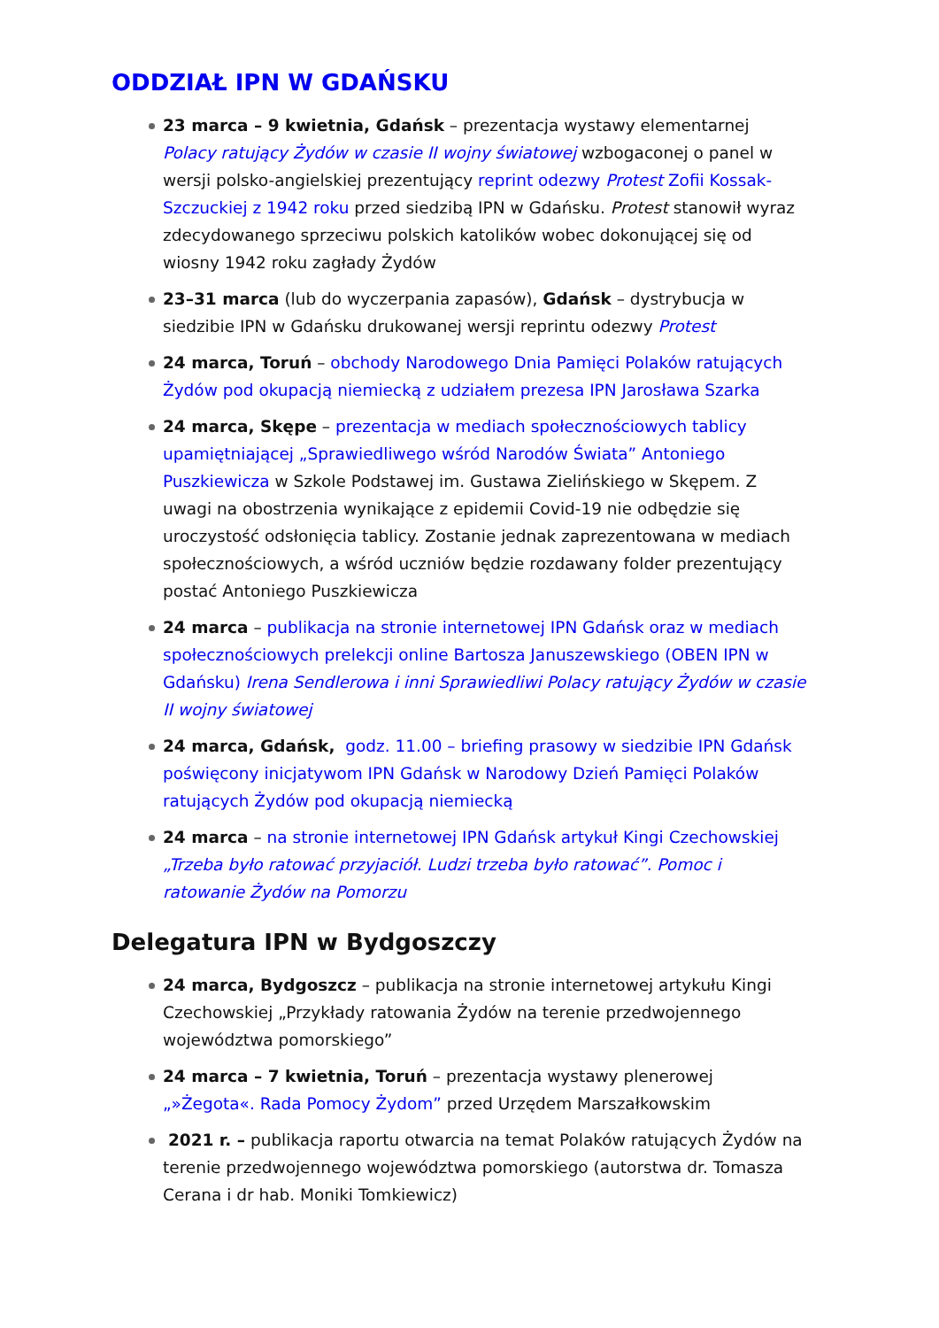ODDZIAŁ IPN W GDAŃSKU
23 marca – 9 kwietnia, Gdańsk – prezentacja wystawy elementarnej Polacy ratujący Żydów w czasie II wojny światowej wzbogaconej o panel w wersji polsko-angielskiej prezentujący reprint odezwy Protest Zofii Kossak-Szczuckiej z 1942 roku przed siedzibą IPN w Gdańsku. Protest stanowił wyraz zdecydowanego sprzeciwu polskich katolików wobec dokonującej się od wiosny 1942 roku zagłady Żydów
23–31 marca (lub do wyczerpania zapasów), Gdańsk – dystrybucja w siedzibie IPN w Gdańsku drukowanej wersji reprintu odezwy Protest
24 marca, Toruń – obchody Narodowego Dnia Pamięci Polaków ratujących Żydów pod okupacją niemiecką z udziałem prezesa IPN Jarosława Szarka
24 marca, Skępe – prezentacja w mediach społecznościowych tablicy upamiętniającej „Sprawiedliwego wśród Narodów Świata” Antoniego Puszkiewicza w Szkole Podstawej im. Gustawa Zielińskiego w Skępem. Z uwagi na obostrzenia wynikające z epidemii Covid-19 nie odbędzie się uroczystość odsłonięcia tablicy. Zostanie jednak zaprezentowana w mediach społecznościowych, a wśród uczniów będzie rozdawany folder prezentujący postać Antoniego Puszkiewicza
24 marca – publikacja na stronie internetowej IPN Gdańsk oraz w mediach społecznościowych prelekcji online Bartosza Januszewskiego (OBEN IPN w Gdańsku) Irena Sendlerowa i inni Sprawiedliwi Polacy ratujący Żydów w czasie II wojny światowej
24 marca, Gdańsk, godz. 11.00 – briefing prasowy w siedzibie IPN Gdańsk poświęcony inicjatywom IPN Gdańsk w Narodowy Dzień Pamięci Polaków ratujących Żydów pod okupacją niemiecką
24 marca – na stronie internetowej IPN Gdańsk artykuł Kingi Czechowskiej „Trzeba było ratować przyjaciół. Ludzi trzeba było ratować”. Pomoc i ratowanie Żydów na Pomorzu
Delegatura IPN w Bydgoszczy
24 marca, Bydgoszcz – publikacja na stronie internetowej artykułu Kingi Czechowskiej „Przykłady ratowania Żydów na terenie przedwojennego województwa pomorskiego”
24 marca – 7 kwietnia, Toruń – prezentacja wystawy plenerowej „»Żegota«. Rada Pomocy Żydom” przed Urzędem Marszałkowskim
2021 r. – publikacja raportu otwarcia na temat Polaków ratujących Żydów na terenie przedwojennego województwa pomorskiego (autorstwa dr. Tomasza Cerana i dr hab. Moniki Tomkiewicz)